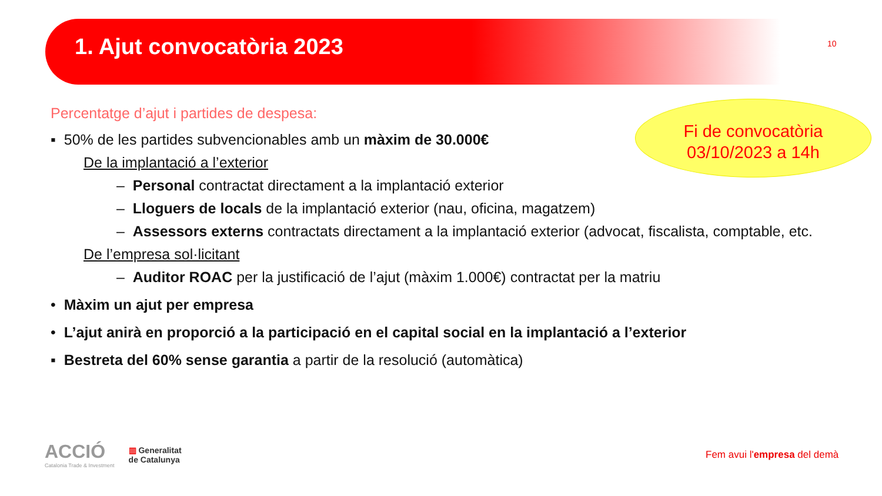1. Ajut convocatòria 2023 10
Fi de convocatòria
03/10/2023 a 14h
Percentatge d’ajut i partides de despesa:
▪ 50% de les partides subvencionables amb un màxim de 30.000€
De la implantació a l’exterior
– Personal contractat directament a la implantació exterior
– Lloguers de locals de la implantació exterior (nau, oficina, magatzem)
– Assessors externs contractats directament a la implantació exterior (advocat, fiscalista, comptable, etc.
De l’empresa sol·licitant
– Auditor ROAC per la justificació de l’ajut (màxim 1.000€) contractat per la matriu
• Màxim un ajut per empresa
• L’ajut anirà en proporció a la participació en el capital social en la implantació a l’exterior
▪ Bestreta del 60% sense garantia a partir de la resolució (automàtica)
ACCIÓ
Catalonia Trade & Investment
▥ Generalitat
de Catalunya
Fem avui l'empresa del demà